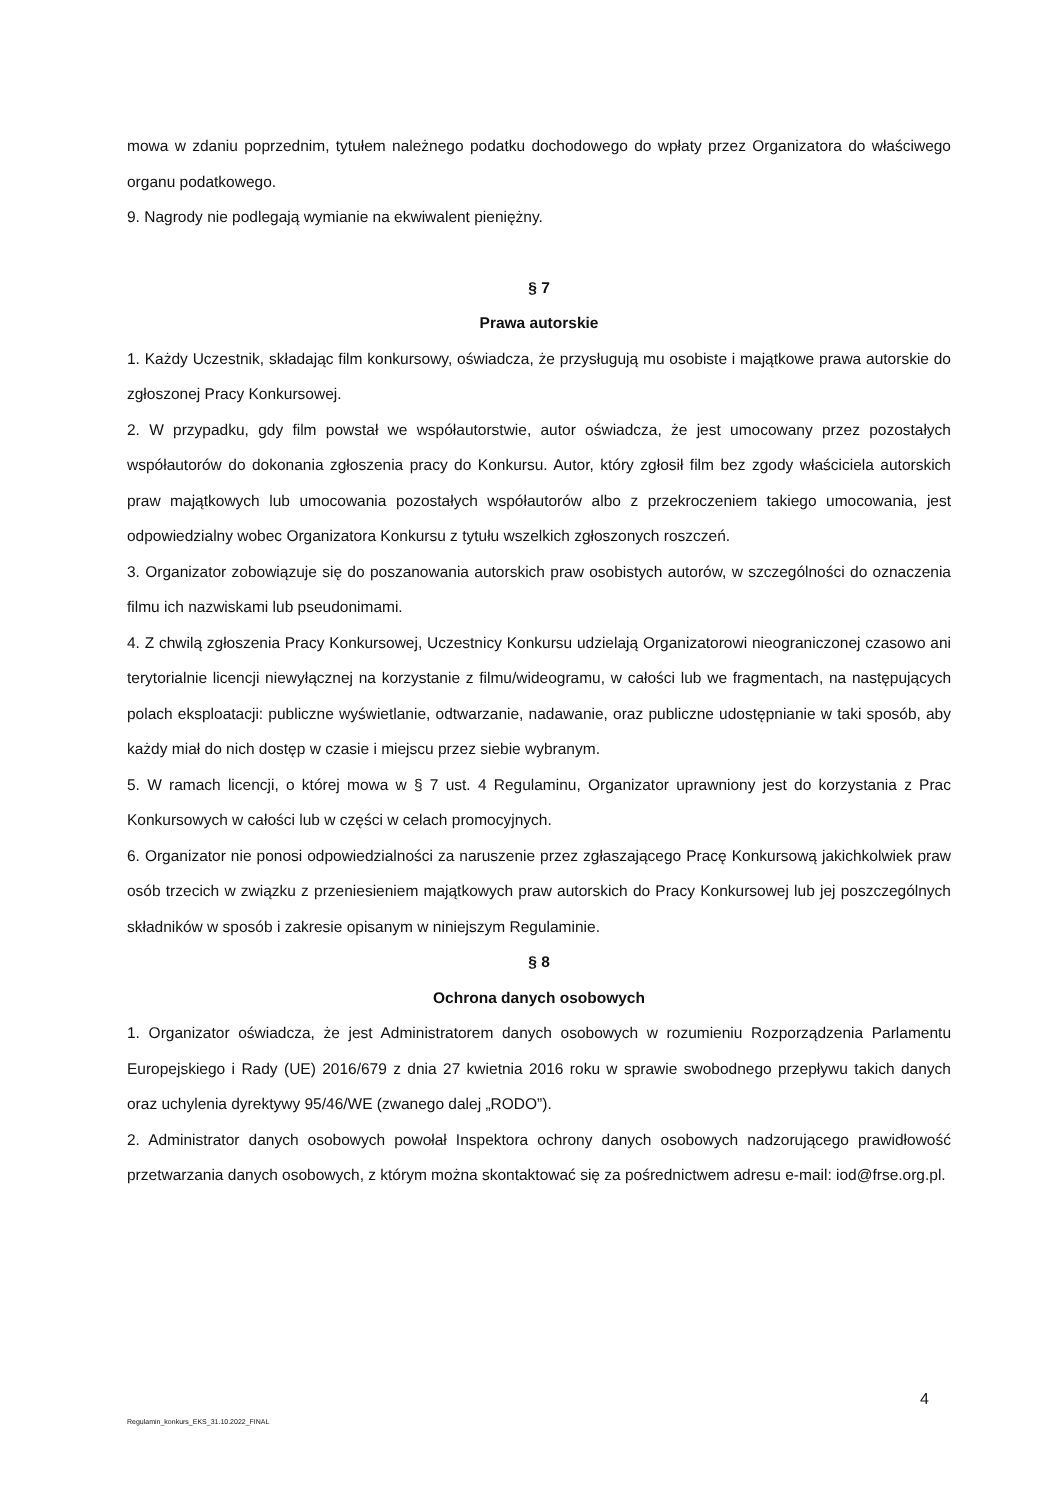mowa w zdaniu poprzednim, tytułem należnego podatku dochodowego do wpłaty przez Organizatora do właściwego organu podatkowego.
9. Nagrody nie podlegają wymianie na ekwiwalent pieniężny.
§ 7
Prawa autorskie
1. Każdy Uczestnik, składając film konkursowy, oświadcza, że przysługują mu osobiste i majątkowe prawa autorskie do zgłoszonej Pracy Konkursowej.
2. W przypadku, gdy film powstał we współautorstwie, autor oświadcza, że jest umocowany przez pozostałych współautorów do dokonania zgłoszenia pracy do Konkursu. Autor, który zgłosił film bez zgody właściciela autorskich praw majątkowych lub umocowania pozostałych współautorów albo z przekroczeniem takiego umocowania, jest odpowiedzialny wobec Organizatora Konkursu z tytułu wszelkich zgłoszonych roszczeń.
3. Organizator zobowiązuje się do poszanowania autorskich praw osobistych autorów, w szczególności do oznaczenia filmu ich nazwiskami lub pseudonimami.
4. Z chwilą zgłoszenia Pracy Konkursowej, Uczestnicy Konkursu udzielają Organizatorowi nieograniczonej czasowo ani terytorialnie licencji niewyłącznej na korzystanie z filmu/wideogramu, w całości lub we fragmentach, na następujących polach eksploatacji: publiczne wyświetlanie, odtwarzanie, nadawanie, oraz publiczne udostępnianie w taki sposób, aby każdy miał do nich dostęp w czasie i miejscu przez siebie wybranym.
5. W ramach licencji, o której mowa w § 7 ust. 4 Regulaminu, Organizator uprawniony jest do korzystania z Prac Konkursowych w całości lub w części w celach promocyjnych.
6. Organizator nie ponosi odpowiedzialności za naruszenie przez zgłaszającego Pracę Konkursową jakichkolwiek praw osób trzecich w związku z przeniesieniem majątkowych praw autorskich do Pracy Konkursowej lub jej poszczególnych składników w sposób i zakresie opisanym w niniejszym Regulaminie.
§ 8
Ochrona danych osobowych
1. Organizator oświadcza, że jest Administratorem danych osobowych w rozumieniu Rozporządzenia Parlamentu Europejskiego i Rady (UE) 2016/679 z dnia 27 kwietnia 2016 roku w sprawie swobodnego przepływu takich danych oraz uchylenia dyrektywy 95/46/WE (zwanego dalej „RODO”).
2. Administrator danych osobowych powołał Inspektora ochrony danych osobowych nadzorującego prawidłowość przetwarzania danych osobowych, z którym można skontaktować się za pośrednictwem adresu e-mail: iod@frse.org.pl.
4
Regulamin_konkurs_EKS_31.10.2022_FINAL